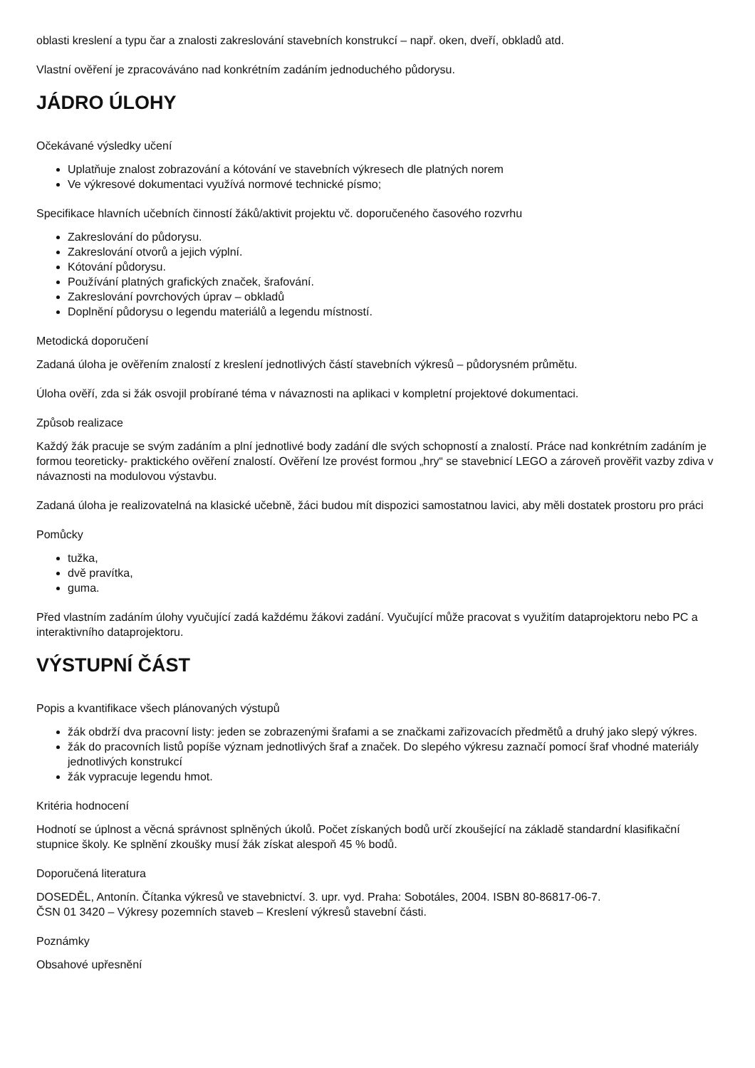oblasti kreslení a typu čar a znalosti zakreslování stavebních konstrukcí – např. oken, dveří, obkladů atd.
Vlastní ověření je zpracováváno nad konkrétním zadáním jednoduchého půdorysu.
JÁDRO ÚLOHY
Očekávané výsledky učení
Uplatňuje znalost zobrazování a kótování ve stavebních výkresech dle platných norem
Ve výkresové dokumentaci využívá normové technické písmo;
Specifikace hlavních učebních činností žáků/aktivit projektu vč. doporučeného časového rozvrhu
Zakreslování do půdorysu.
Zakreslování otvorů a jejich výplní.
Kótování půdorysu.
Používání platných grafických značek, šrafování.
Zakreslování povrchových úprav – obkladů
Doplnění půdorysu o legendu materiálů a legendu místností.
Metodická doporučení
Zadaná úloha je ověřením znalostí z kreslení jednotlivých částí stavebních výkresů – půdorysném průmětu.
Úloha ověří, zda si žák osvojil probírané téma v návaznosti na aplikaci v kompletní projektové dokumentaci.
Způsob realizace
Každý žák pracuje se svým zadáním a plní jednotlivé body zadání dle svých schopností a znalostí. Práce nad konkrétním zadáním je formou teoreticky- praktického ověření znalostí. Ověření lze provést formou „hry“ se stavebnicí LEGO a zároveň prověřit vazby zdiva v návaznosti na modulovou výstavbu.
Zadaná úloha je realizovatelná na klasické učebně, žáci budou mít dispozici samostatnou lavici, aby měli dostatek prostoru pro práci
Pomůcky
tužka,
dvě pravítka,
guma.
Před vlastním zadáním úlohy vyučující zadá každému žákovi zadání. Vyučující může pracovat s využitím dataprojektoru nebo PC a interaktivního dataprojektoru.
VÝSTUPNÍ ČÁST
Popis a kvantifikace všech plánovaných výstupů
žák obdrží dva pracovní listy: jeden se zobrazenými šrafami a se značkami zařizovacích předmětů a druhý jako slepý výkres.
žák do pracovních listů popíše význam jednotlivých šraf a značek. Do slepého výkresu zaznačí pomocí šraf vhodné materiály jednotlivých konstrukcí
žák vypracuje legendu hmot.
Kritéria hodnocení
Hodnotí se úplnost a věcná správnost splněných úkolů. Počet získaných bodů určí zkoušející na základě standardní klasifikační stupnice školy. Ke splnění zkoušky musí žák získat alespoň 45 % bodů.
Doporučená literatura
DOSEDĚL, Antonín. Čítanka výkresů ve stavebnictví. 3. upr. vyd. Praha: Sobotáles, 2004. ISBN 80-86817-06-7.
ČSN 01 3420 – Výkresy pozemních staveb – Kreslení výkresů stavební části.
Poznámky
Obsahové upřesnění